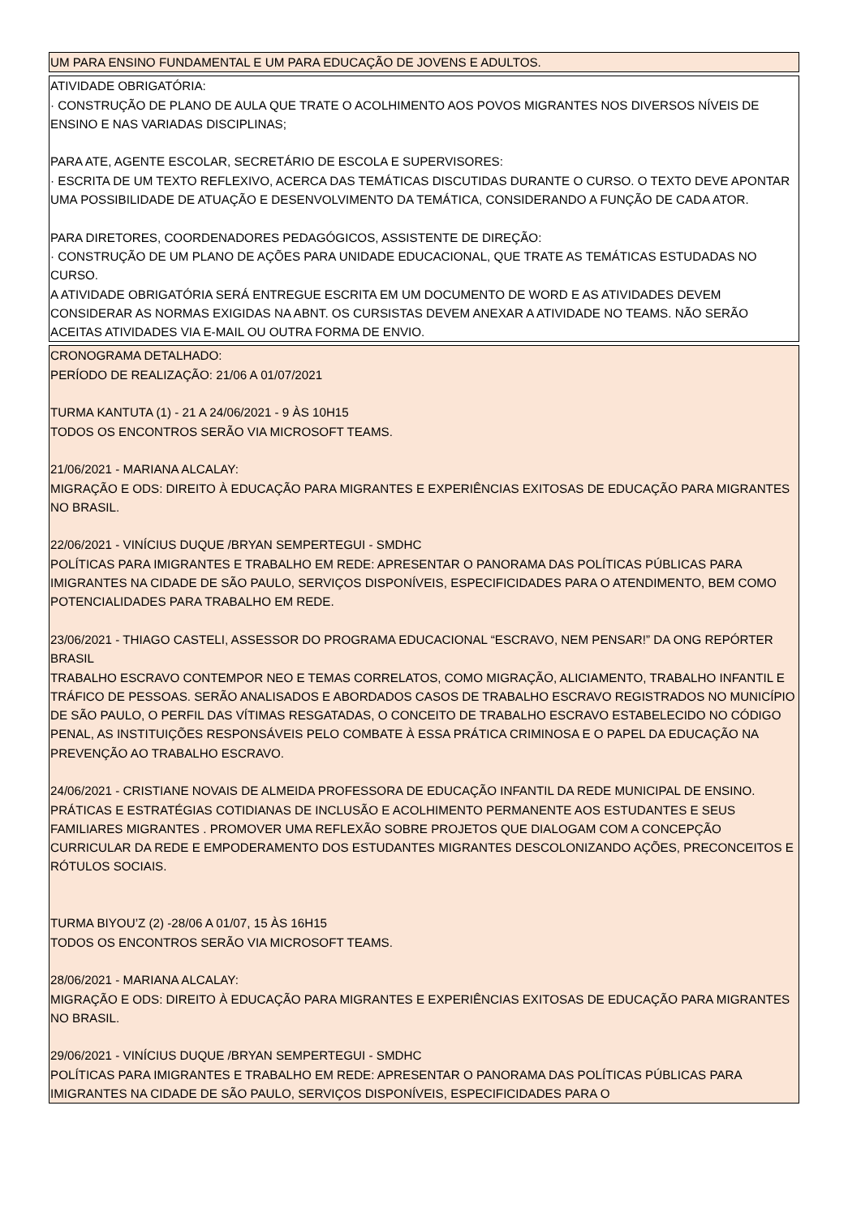| UM PARA ENSINO FUNDAMENTAL E UM PARA EDUCAÇÃO DE JOVENS E ADULTOS. |
| ATIVIDADE OBRIGATÓRIA: · CONSTRUÇÃO DE PLANO DE AULA QUE TRATE O ACOLHIMENTO AOS POVOS MIGRANTES NOS DIVERSOS NÍVEIS DE ENSINO E NAS VARIADAS DISCIPLINAS; PARA ATE, AGENTE ESCOLAR, SECRETÁRIO DE ESCOLA E SUPERVISORES: · ESCRITA DE UM TEXTO REFLEXIVO, ACERCA DAS TEMÁTICAS DISCUTIDAS DURANTE O CURSO. O TEXTO DEVE APONTAR UMA POSSIBILIDADE DE ATUAÇÃO E DESENVOLVIMENTO DA TEMÁTICA, CONSIDERANDO A FUNÇÃO DE CADA ATOR. PARA DIRETORES, COORDENADORES PEDAGÓGICOS, ASSISTENTE DE DIREÇÃO: · CONSTRUÇÃO DE UM PLANO DE AÇÕES PARA UNIDADE EDUCACIONAL, QUE TRATE AS TEMÁTICAS ESTUDADAS NO CURSO. A ATIVIDADE OBRIGATÓRIA SERÁ ENTREGUE ESCRITA EM UM DOCUMENTO DE WORD E AS ATIVIDADES DEVEM CONSIDERAR AS NORMAS EXIGIDAS NA ABNT. OS CURSISTAS DEVEM ANEXAR A ATIVIDADE NO TEAMS. NÃO SERÃO ACEITAS ATIVIDADES VIA E-MAIL OU OUTRA FORMA DE ENVIO. |
| CRONOGRAMA DETALHADO: PERÍODO DE REALIZAÇÃO: 21/06 A 01/07/2021 TURMA KANTUTA (1) - 21 A 24/06/2021 - 9 ÀS 10H15 TODOS OS ENCONTROS SERÃO VIA MICROSOFT TEAMS. 21/06/2021 - MARIANA ALCALAY: MIGRAÇÃO E ODS: DIREITO À EDUCAÇÃO PARA MIGRANTES E EXPERIÊNCIAS EXITOSAS DE EDUCAÇÃO PARA MIGRANTES NO BRASIL. 22/06/2021 - VINÍCIUS DUQUE /BRYAN SEMPERTEGUI - SMDHC POLÍTICAS PARA IMIGRANTES E TRABALHO EM REDE: APRESENTAR O PANORAMA DAS POLÍTICAS PÚBLICAS PARA IMIGRANTES NA CIDADE DE SÃO PAULO, SERVIÇOS DISPONÍVEIS, ESPECIFICIDADES PARA O ATENDIMENTO, BEM COMO POTENCIALIDADES PARA TRABALHO EM REDE. 23/06/2021 - THIAGO CASTELI, ASSESSOR DO PROGRAMA EDUCACIONAL “ESCRAVO, NEM PENSAR!” DA ONG REPÓRTER BRASIL TRABALHO ESCRAVO CONTEMPOR NEO E TEMAS CORRELATOS, COMO MIGRAÇÃO, ALICIAMENTO, TRABALHO INFANTIL E TRÁFICO DE PESSOAS. SERÃO ANALISADOS E ABORDADOS CASOS DE TRABALHO ESCRAVO REGISTRADOS NO MUNICÍPIO DE SÃO PAULO, O PERFIL DAS VÍTIMAS RESGATADAS, O CONCEITO DE TRABALHO ESCRAVO ESTABELECIDO NO CÓDIGO PENAL, AS INSTITUIÇÕES RESPONSÁVEIS PELO COMBATE À ESSA PRÁTICA CRIMINOSA E O PAPEL DA EDUCAÇÃO NA PREVENÇÃO AO TRABALHO ESCRAVO. 24/06/2021 - CRISTIANE NOVAIS DE ALMEIDA PROFESSORA DE EDUCAÇÃO INFANTIL DA REDE MUNICIPAL DE ENSINO. PRÁTICAS E ESTRATÉGIAS COTIDIANAS DE INCLUSÃO E ACOLHIMENTO PERMANENTE AOS ESTUDANTES E SEUS FAMILIARES MIGRANTES . PROMOVER UMA REFLEXÃO SOBRE PROJETOS QUE DIALOGAM COM A CONCEPÇÃO CURRICULAR DA REDE E EMPODERAMENTO DOS ESTUDANTES MIGRANTES DESCOLONIZANDO AÇÕES, PRECONCEITOS E RÓTULOS SOCIAIS. TURMA BIYOU’Z (2) -28/06 A 01/07, 15 ÀS 16H15 TODOS OS ENCONTROS SERÃO VIA MICROSOFT TEAMS. 28/06/2021 - MARIANA ALCALAY: MIGRAÇÃO E ODS: DIREITO À EDUCAÇÃO PARA MIGRANTES E EXPERIÊNCIAS EXITOSAS DE EDUCAÇÃO PARA MIGRANTES NO BRASIL. 29/06/2021 - VINÍCIUS DUQUE /BRYAN SEMPERTEGUI - SMDHC POLÍTICAS PARA IMIGRANTES E TRABALHO EM REDE: APRESENTAR O PANORAMA DAS POLÍTICAS PÚBLICAS PARA IMIGRANTES NA CIDADE DE SÃO PAULO, SERVIÇOS DISPONÍVEIS, ESPECIFICIDADES PARA O |